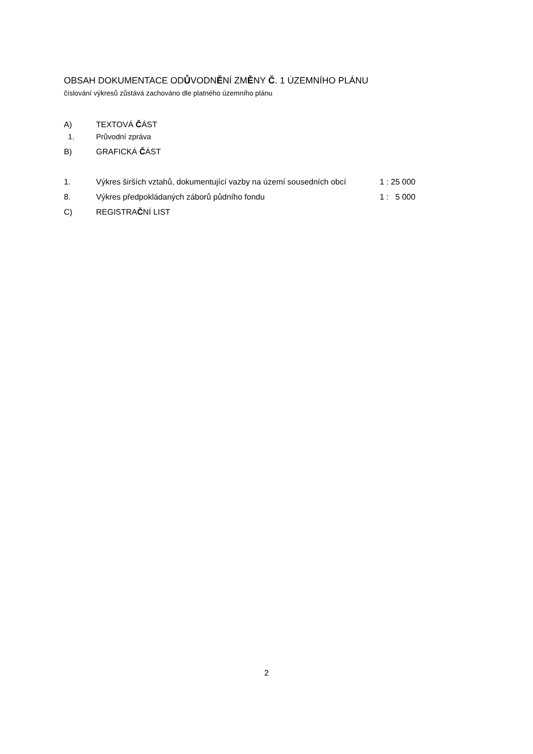OBSAH DOKUMENTACE ODŮVODNĚNÍ ZMĚNY Č. 1 ÚZEMNÍHO PLÁNU
číslování výkresů zůstává zachováno dle platného územního plánu
A) TEXTOVÁ ČÁST
1. Průvodní zpráva
B) GRAFICKÁ ČÁST
1. Výkres širších vztahů, dokumentující vazby na území sousedních obcí 1 : 25 000
8. Výkres předpokládaných záborů půdního fondu 1 : 5 000
C) REGISTRAČNÍ LIST
2